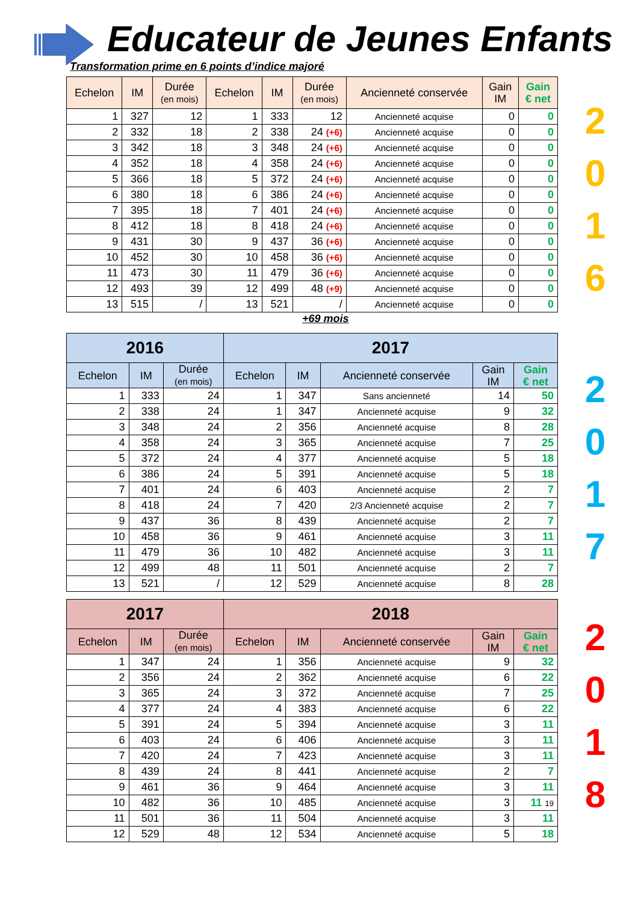Educateur de Jeunes Enfants
Transformation prime en 6 points d’indice majoré
| Echelon | IM | Durée (en mois) | Echelon | IM | Durée (en mois) | Ancienneté conservée | Gain IM | Gain € net |
| --- | --- | --- | --- | --- | --- | --- | --- | --- |
| 1 | 327 | 12 | 1 | 333 | 12 | Ancienneté acquise | 0 | 0 |
| 2 | 332 | 18 | 2 | 338 | 24 (+6) | Ancienneté acquise | 0 | 0 |
| 3 | 342 | 18 | 3 | 348 | 24 (+6) | Ancienneté acquise | 0 | 0 |
| 4 | 352 | 18 | 4 | 358 | 24 (+6) | Ancienneté acquise | 0 | 0 |
| 5 | 366 | 18 | 5 | 372 | 24 (+6) | Ancienneté acquise | 0 | 0 |
| 6 | 380 | 18 | 6 | 386 | 24 (+6) | Ancienneté acquise | 0 | 0 |
| 7 | 395 | 18 | 7 | 401 | 24 (+6) | Ancienneté acquise | 0 | 0 |
| 8 | 412 | 18 | 8 | 418 | 24 (+6) | Ancienneté acquise | 0 | 0 |
| 9 | 431 | 30 | 9 | 437 | 36 (+6) | Ancienneté acquise | 0 | 0 |
| 10 | 452 | 30 | 10 | 458 | 36 (+6) | Ancienneté acquise | 0 | 0 |
| 11 | 473 | 30 | 11 | 479 | 36 (+6) | Ancienneté acquise | 0 | 0 |
| 12 | 493 | 39 | 12 | 499 | 48 (+9) | Ancienneté acquise | 0 | 0 |
| 13 | 515 | / | 13 | 521 | / | Ancienneté acquise | 0 | 0 |
2
0
1
6
+69 mois
| 2016 | | | 2017 | | | | |
| --- | --- | --- | --- | --- | --- | --- | --- |
| Echelon | IM | Durée (en mois) | Echelon | IM | Ancienneté conservée | Gain IM | Gain € net |
| 1 | 333 | 24 | 1 | 347 | Sans ancienneté | 14 | 50 |
| 2 | 338 | 24 | 1 | 347 | Ancienneté acquise | 9 | 32 |
| 3 | 348 | 24 | 2 | 356 | Ancienneté acquise | 8 | 28 |
| 4 | 358 | 24 | 3 | 365 | Ancienneté acquise | 7 | 25 |
| 5 | 372 | 24 | 4 | 377 | Ancienneté acquise | 5 | 18 |
| 6 | 386 | 24 | 5 | 391 | Ancienneté acquise | 5 | 18 |
| 7 | 401 | 24 | 6 | 403 | Ancienneté acquise | 2 | 7 |
| 8 | 418 | 24 | 7 | 420 | 2/3 Ancienneté acquise | 2 | 7 |
| 9 | 437 | 36 | 8 | 439 | Ancienneté acquise | 2 | 7 |
| 10 | 458 | 36 | 9 | 461 | Ancienneté acquise | 3 | 11 |
| 11 | 479 | 36 | 10 | 482 | Ancienneté acquise | 3 | 11 |
| 12 | 499 | 48 | 11 | 501 | Ancienneté acquise | 2 | 7 |
| 13 | 521 | / | 12 | 529 | Ancienneté acquise | 8 | 28 |
2
0
1
7
| 2017 | | | 2018 | | | | |
| --- | --- | --- | --- | --- | --- | --- | --- |
| Echelon | IM | Durée (en mois) | Echelon | IM | Ancienneté conservée | Gain IM | Gain € net |
| 1 | 347 | 24 | 1 | 356 | Ancienneté acquise | 9 | 32 |
| 2 | 356 | 24 | 2 | 362 | Ancienneté acquise | 6 | 22 |
| 3 | 365 | 24 | 3 | 372 | Ancienneté acquise | 7 | 25 |
| 4 | 377 | 24 | 4 | 383 | Ancienneté acquise | 6 | 22 |
| 5 | 391 | 24 | 5 | 394 | Ancienneté acquise | 3 | 11 |
| 6 | 403 | 24 | 6 | 406 | Ancienneté acquise | 3 | 11 |
| 7 | 420 | 24 | 7 | 423 | Ancienneté acquise | 3 | 11 |
| 8 | 439 | 24 | 8 | 441 | Ancienneté acquise | 2 | 7 |
| 9 | 461 | 36 | 9 | 464 | Ancienneté acquise | 3 | 11 |
| 10 | 482 | 36 | 10 | 485 | Ancienneté acquise | 3 | 11 19 |
| 11 | 501 | 36 | 11 | 504 | Ancienneté acquise | 3 | 11 |
| 12 | 529 | 48 | 12 | 534 | Ancienneté acquise | 5 | 18 |
2
0
1
8